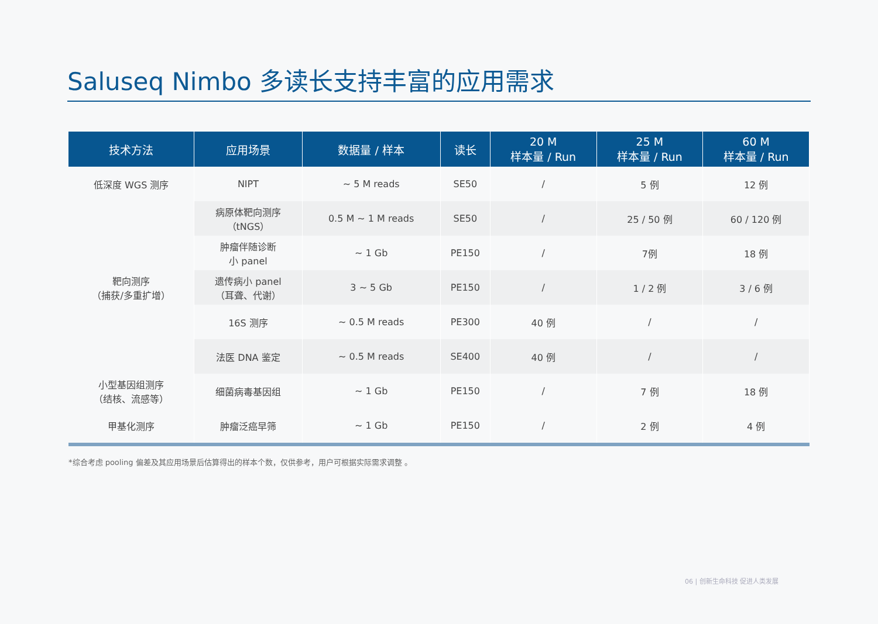Saluseq Nimbo 多读长支持丰富的应用需求
| 技术方法 | 应用场景 | 数据量 / 样本 | 读长 | 20 M 样本量 / Run | 25 M 样本量 / Run | 60 M 样本量 / Run |
| --- | --- | --- | --- | --- | --- | --- |
| 低深度 WGS 测序 | NIPT | ~ 5 M reads | SE50 | / | 5 例 | 12 例 |
| 靶向测序 （捕获/多重扩增） | 病原体靶向测序 （tNGS） | 0.5 M ~ 1 M reads | SE50 | / | 25 / 50 例 | 60 / 120 例 |
| | 肿瘤伴随诊断 小 panel | ~ 1 Gb | PE150 | / | 7例 | 18 例 |
| | 遗传病小 panel （耳聋、代谢） | 3 ~ 5 Gb | PE150 | / | 1 / 2 例 | 3 / 6 例 |
| | 16S 测序 | ~ 0.5 M reads | PE300 | 40 例 | / | / |
| | 法医 DNA 鉴定 | ~ 0.5 M reads | SE400 | 40 例 | / | / |
| 小型基因组测序 （结核、流感等） | 细菌病毒基因组 | ~ 1 Gb | PE150 | / | 7 例 | 18 例 |
| 甲基化测序 | 肿瘤泛癌早筛 | ~ 1 Gb | PE150 | / | 2 例 | 4 例 |
*综合考虑 pooling 偏差及其应用场景后估算得出的样本个数，仅供参考，用户可根据实际需求调整 。
06 | 创新生命科技 促进人类发展